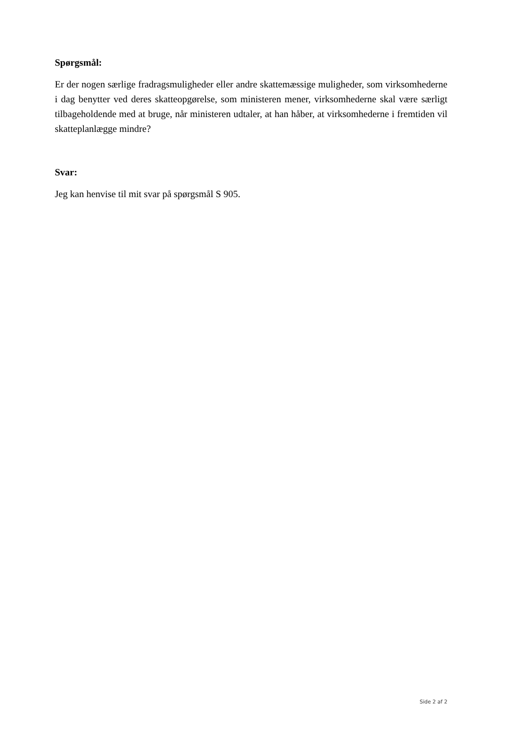Spørgsmål:
Er der nogen særlige fradragsmuligheder eller andre skattemæssige muligheder, som virksomhederne i dag benytter ved deres skatteopgørelse, som ministeren mener, virksomhederne skal være særligt tilbageholdende med at bruge, når ministeren udtaler, at han håber, at virksomhederne i fremtiden vil skatteplanlægge mindre?
Svar:
Jeg kan henvise til mit svar på spørgsmål S 905.
Side 2 af 2